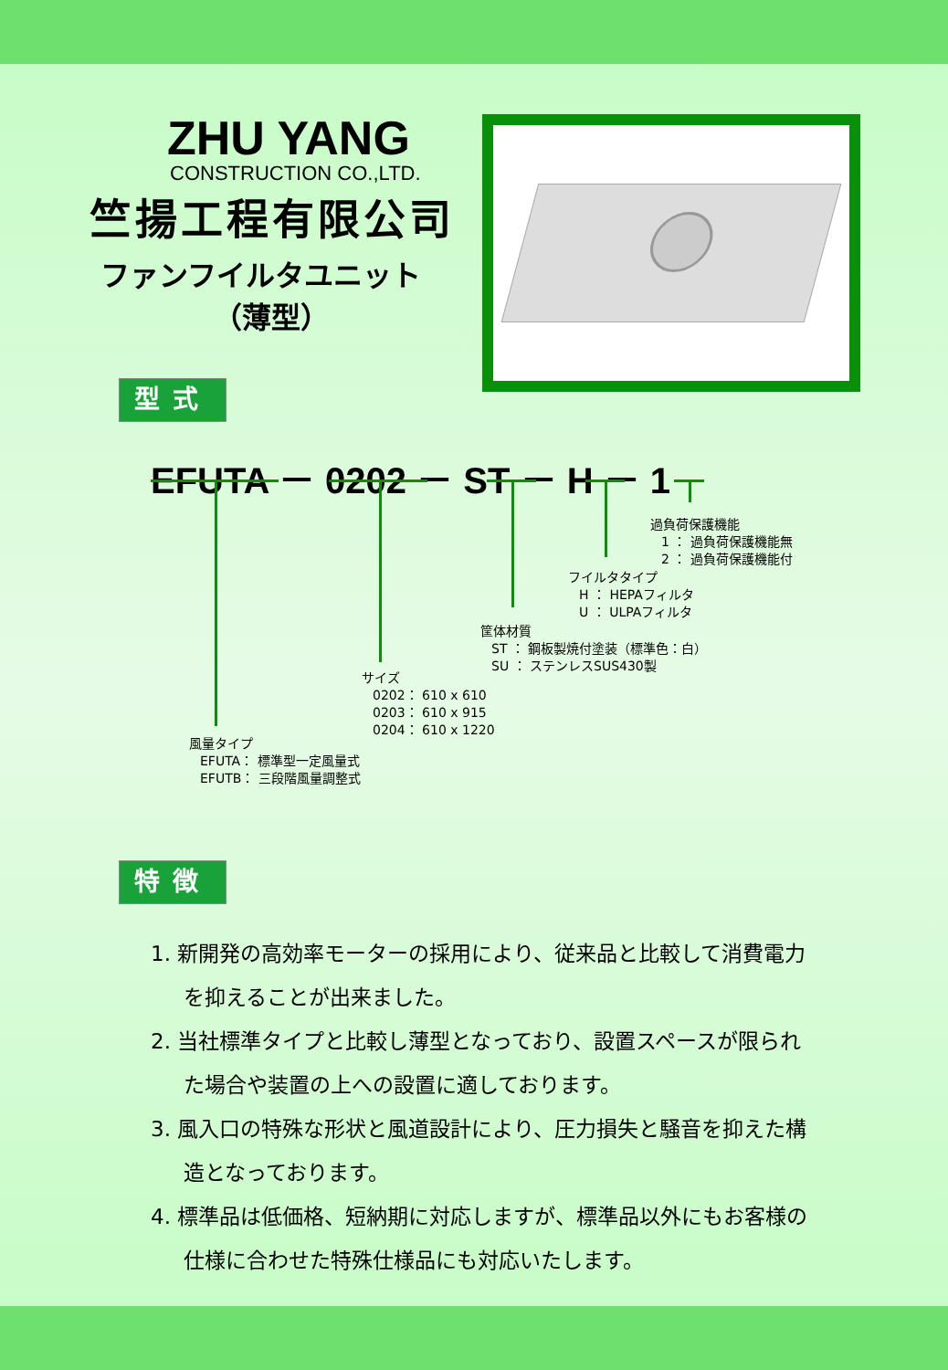ZHU YANG
CONSTRUCTION CO.,LTD.
竺揚工程有限公司
ファンフイルタユニット
（薄型）
型式
EFUTA － 0202 － ST － H － 1
過負荷保護機能
1 ： 過負荷保護機能無
2 ： 過負荷保護機能付
フイルタタイプ
H ： HEPAフィルタ
U ： ULPAフィルタ
筐体材質
ST ： 鋼板製焼付塗装（標準色：白）
SU ： ステンレスSUS430製
サイズ
0202： 610 x 610
0203： 610 x 915
0204： 610 x 1220
風量タイプ
EFUTA： 標準型一定風量式
EFUTB： 三段階風量調整式
特徴
1. 新開発の高効率モーターの採用により、従来品と比較して消費電力を抑えることが出来ました。
2. 当社標準タイプと比較し薄型となっており、設置スペースが限られた場合や装置の上への設置に適しております。
3. 風入口の特殊な形状と風道設計により、圧力損失と騒音を抑えた構造となっております。
4. 標準品は低価格、短納期に対応しますが、標準品以外にもお客様の仕様に合わせた特殊仕様品にも対応いたします。